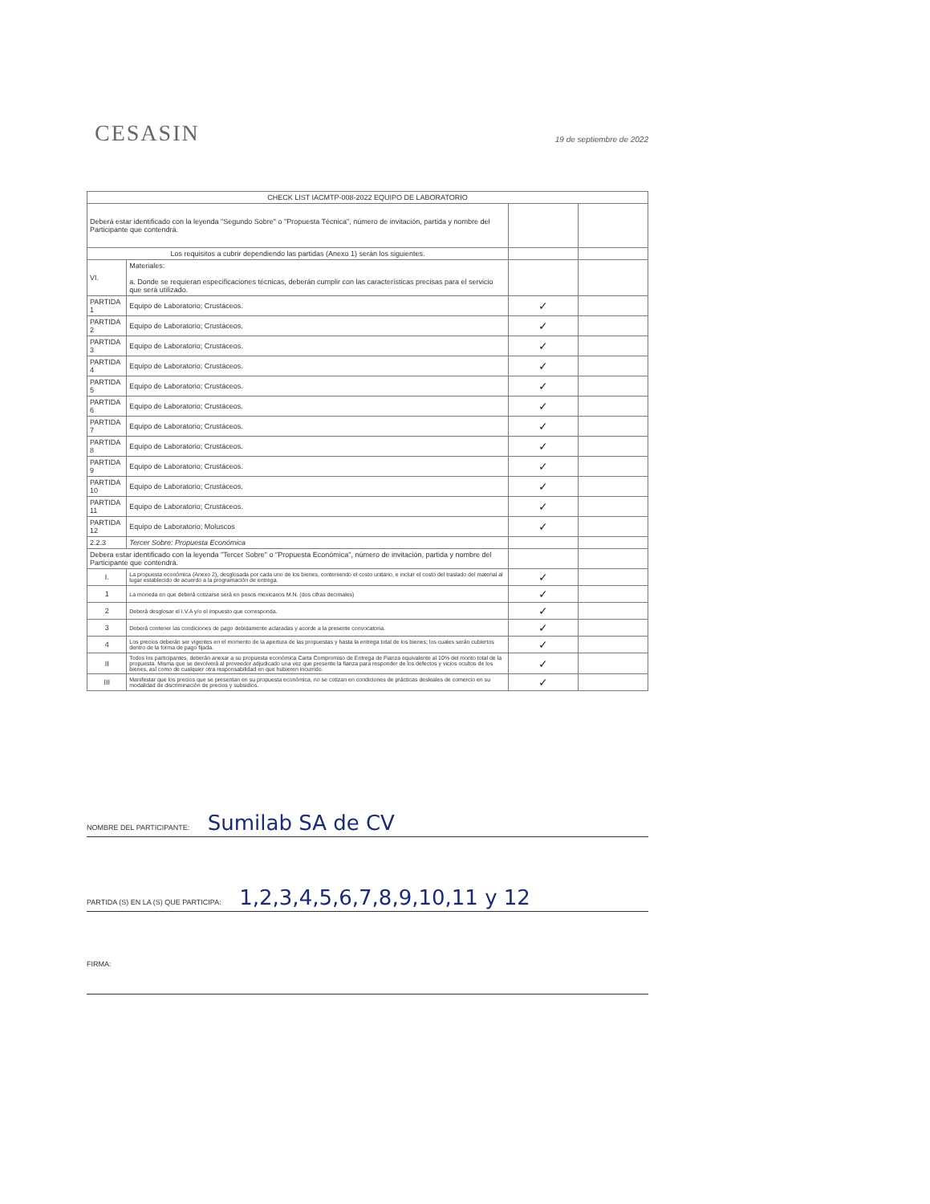CESASIN
19 de septiembre de 2022
| CHECK LIST IACMTP-008-2022 EQUIPO DE LABORATORIO | | | |
| --- | --- | --- | --- |
| Deberá estar identificado con la leyenda "Segundo Sobre" o "Propuesta Técnica", número de invitación, partida y nombre del Participante que contendrá. | | | |
| Los requisitos a cubrir dependiendo las partidas (Anexo 1) serán los siguientes. | | | |
| VI. | Materiales: a. Donde se requieran especificaciones técnicas, deberán cumplir con las características precisas para el servicio que será utilizado. | | |
| PARTIDA 1 | Equipo de Laboratorio; Crustáceos. | ✓ | |
| PARTIDA 2 | Equipo de Laboratorio; Crustáceos. | ✓ | |
| PARTIDA 3 | Equipo de Laboratorio; Crustáceos. | ✓ | |
| PARTIDA 4 | Equipo de Laboratorio; Crustáceos. | ✓ | |
| PARTIDA 5 | Equipo de Laboratorio; Crustáceos. | ✓ | |
| PARTIDA 6 | Equipo de Laboratorio; Crustáceos. | ✓ | |
| PARTIDA 7 | Equipo de Laboratorio; Crustáceos. | ✓ | |
| PARTIDA 8 | Equipo de Laboratorio; Crustáceos. | ✓ | |
| PARTIDA 9 | Equipo de Laboratorio; Crustáceos. | ✓ | |
| PARTIDA 10 | Equipo de Laboratorio; Crustáceos. | ✓ | |
| PARTIDA 11 | Equipo de Laboratorio; Crustáceos. | ✓ | |
| PARTIDA 12 | Equipo de Laboratorio; Moluscos | ✓ | |
| 2.2.3 | Tercer Sobre: Propuesta Económica | | |
| Debera estar identificado con la leyenda "Tercer Sobre" o "Propuesta Económica", número de invitación, partida y nombre del Participante que contendrá. | | | |
| I. | La propuesta económica (Anexo 2), desglosada por cada uno de los bienes, conteniendo el costo unitario, e incluir el costo del traslado del material al lugar establecido de acuerdo a la programación de entrega. | ✓ | |
| 1 | La moneda en que deberá cotizarse será en pesos mexicanos M.N. (dos cifras decimales) | ✓ | |
| 2 | Deberá desglosar el I.V.A y/o el impuesto que corresponda. | ✓ | |
| 3 | Deberá contener las condiciones de pago debidamente aclaradas y acorde a la presente convocatoria. | ✓ | |
| 4 | Los precios deberán ser vigentes en el momento de la apertura de las propuestas y hasta la entrega total de los bienes; los cuales serán cubiertos dentro de la forma de pago fijada. | ✓ | |
| II | Todos los participantes, deberán anexar a su propuesta económica Carta Compromiso de Entrega de Fianza equivalente al 10% del monto total de la propuesta. Misma que se devolverá al proveedor adjudicado una vez que presente la fianza para responder de los defectos y vicios ocultos de los bienes, así como de cualquier otra responsabilidad en que hubieren incurrido. | ✓ | |
| III | Manifestar que los precios que se presentan en su propuesta económica, no se cotizan en condiciones de prácticas desleales de comercio en su modalidad de discriminación de precios y subsidios. | ✓ | |
NOMBRE DEL PARTICIPANTE: Sumilab SA de CV
PARTIDA (S) EN LA (S) QUE PARTICIPA: 1,2,3,4,5,6,7,8,9,10,11 y 12
FIRMA: